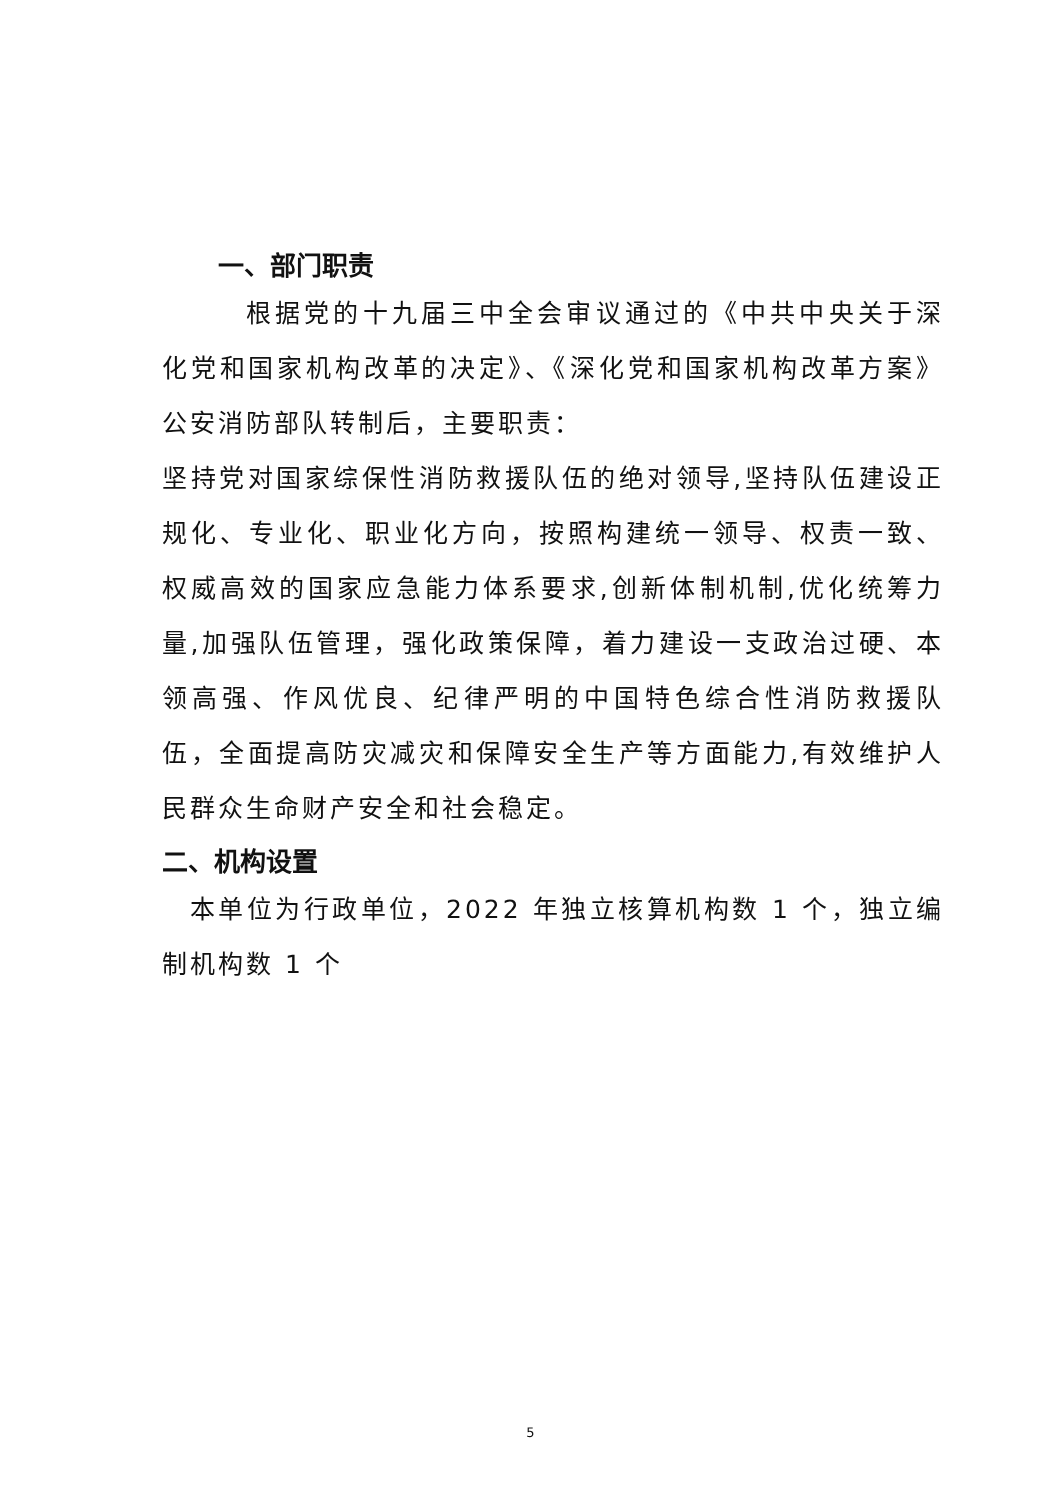一、部门职责
根据党的十九届三中全会审议通过的《中共中央关于深化党和国家机构改革的决定》、《深化党和国家机构改革方案》公安消防部队转制后，主要职责：
坚持党对国家综保性消防救援队伍的绝对领导,坚持队伍建设正规化、专业化、职业化方向，按照构建统一领导、权责一致、权威高效的国家应急能力体系要求,创新体制机制,优化统筹力量,加强队伍管理，强化政策保障，着力建设一支政治过硬、本领高强、作风优良、纪律严明的中国特色综合性消防救援队伍，全面提高防灾减灾和保障安全生产等方面能力,有效维护人民群众生命财产安全和社会稳定。
二、机构设置
本单位为行政单位，2022 年独立核算机构数 1 个，独立编制机构数 1 个
5